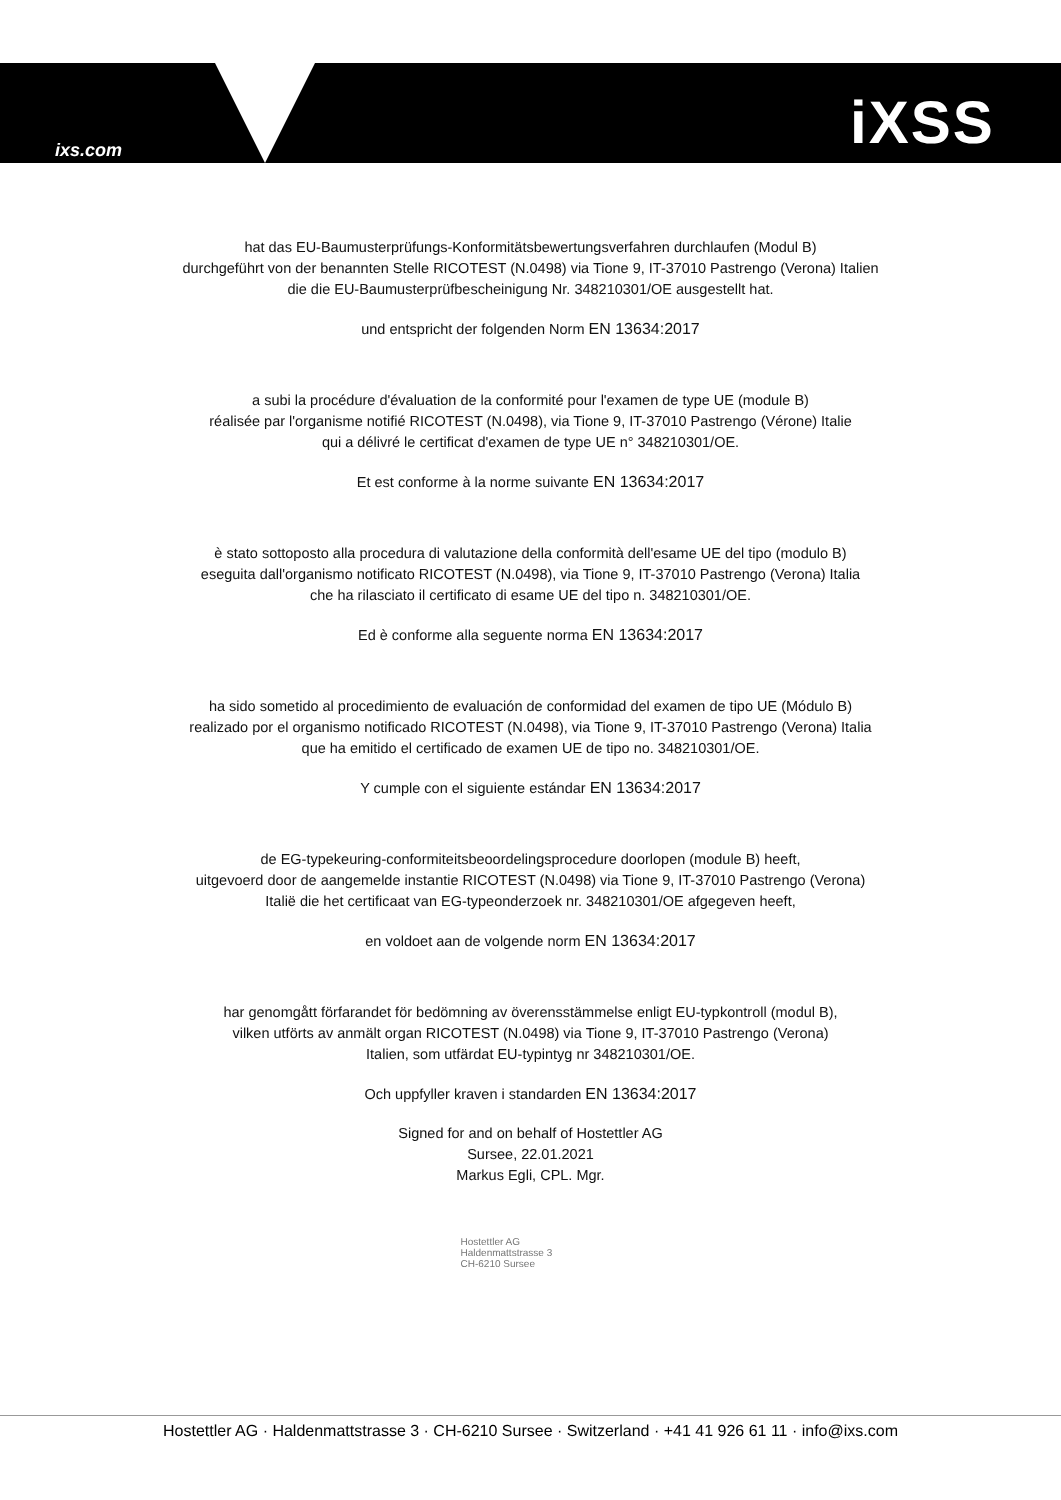ixs.com iXSS
hat das EU-Baumusterprüfungs-Konformitätsbewertungsverfahren durchlaufen (Modul B)
durchgeführt von der benannten Stelle RICOTEST (N.0498) via Tione 9, IT-37010 Pastrengo (Verona) Italien
die die EU-Baumusterprüfbescheinigung Nr. 348210301/OE ausgestellt hat.
und entspricht der folgenden Norm EN 13634:2017
a subi la procédure d'évaluation de la conformité pour l'examen de type UE (module B)
réalisée par l'organisme notifié RICOTEST (N.0498), via Tione 9, IT-37010 Pastrengo (Vérone) Italie
qui a délivré le certificat d'examen de type UE n° 348210301/OE.
Et est conforme à la norme suivante EN 13634:2017
è stato sottoposto alla procedura di valutazione della conformità dell'esame UE del tipo (modulo B)
eseguita dall'organismo notificato RICOTEST (N.0498), via Tione 9, IT-37010 Pastrengo (Verona) Italia
che ha rilasciato il certificato di esame UE del tipo n. 348210301/OE.
Ed è conforme alla seguente norma EN 13634:2017
ha sido sometido al procedimiento de evaluación de conformidad del examen de tipo UE (Módulo B)
realizado por el organismo notificado RICOTEST (N.0498), via Tione 9, IT-37010 Pastrengo (Verona) Italia
que ha emitido el certificado de examen UE de tipo no. 348210301/OE.
Y cumple con el siguiente estándar EN 13634:2017
de EG-typekeuring-conformiteitsbeoordelingsprocedure doorlopen (module B) heeft,
uitgevoerd door de aangemelde instantie RICOTEST (N.0498) via Tione 9, IT-37010 Pastrengo (Verona)
Italië die het certificaat van EG-typeonderzoek nr. 348210301/OE afgegeven heeft,
en voldoet aan de volgende norm EN 13634:2017
har genomgått förfarandet för bedömning av överensstämmelse enligt EU-typkontroll (modul B),
vilken utförts av anmält organ RICOTEST (N.0498) via Tione 9, IT-37010 Pastrengo (Verona)
Italien, som utfärdat EU-typintyg nr 348210301/OE.
Och uppfyller kraven i standarden EN 13634:2017
Signed for and on behalf of Hostettler AG
Sursee, 22.01.2021
Markus Egli, CPL. Mgr.
Hostettler AG
Haldenmattstrasse 3
CH-6210 Sursee
Hostettler AG · Haldenmattstrasse 3 · CH-6210 Sursee · Switzerland · +41 41 926 61 11 · info@ixs.com